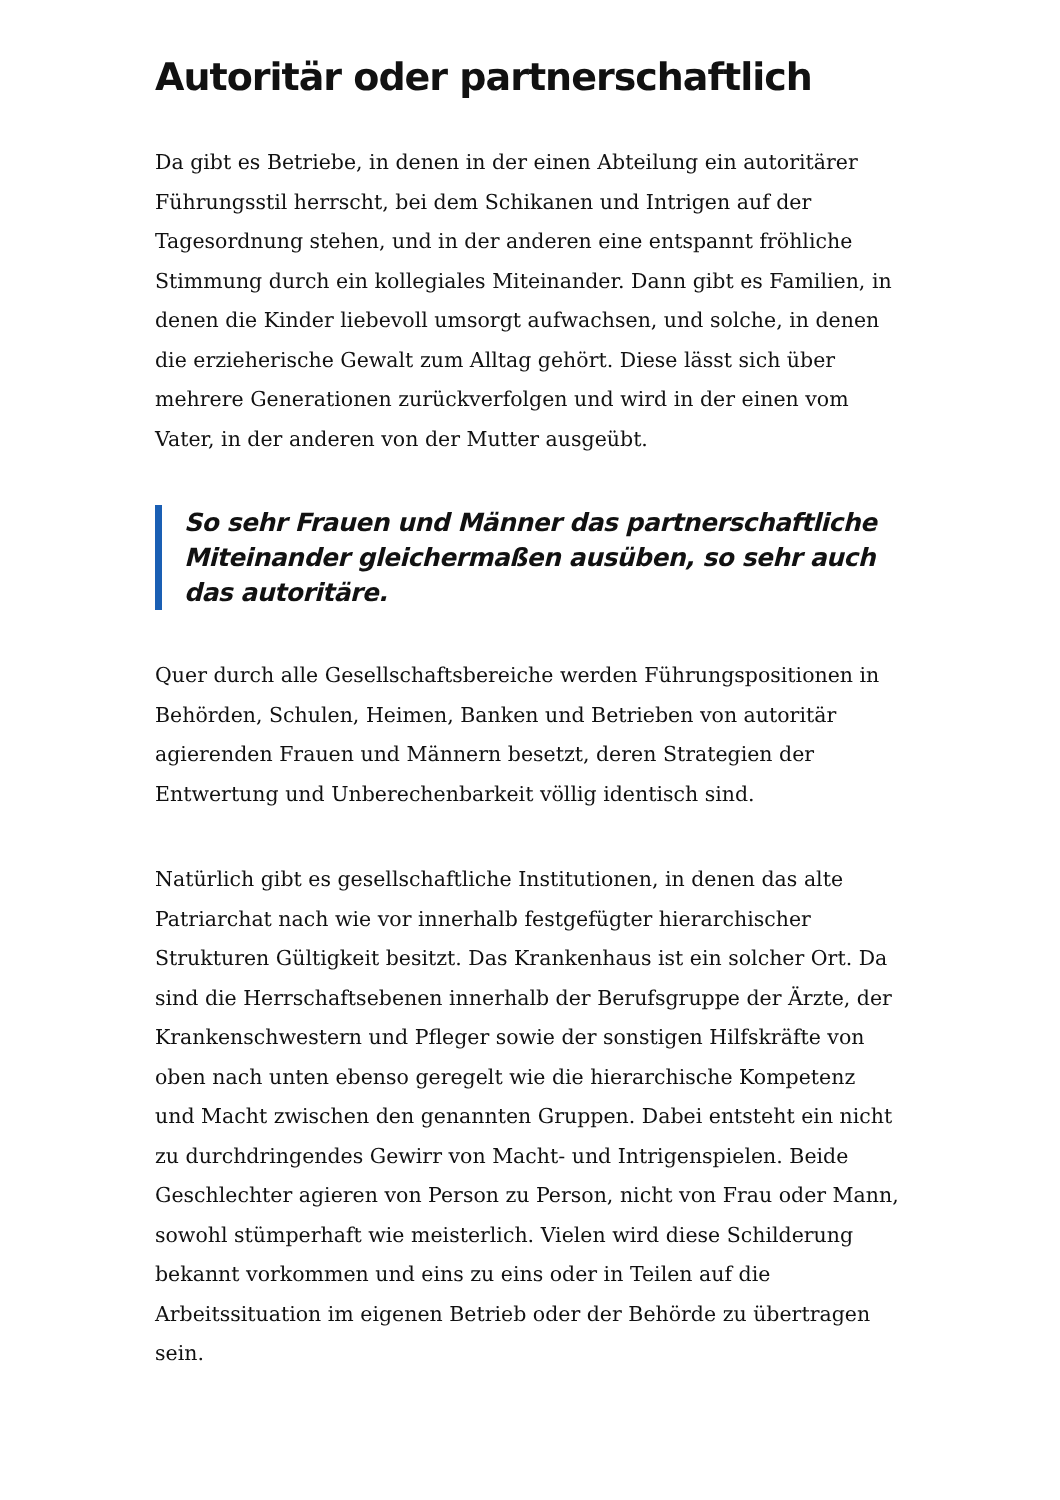Autoritär oder partnerschaftlich
Da gibt es Betriebe, in denen in der einen Abteilung ein autoritärer Führungsstil herrscht, bei dem Schikanen und Intrigen auf der Tagesordnung stehen, und in der anderen eine entspannt fröhliche Stimmung durch ein kollegiales Miteinander. Dann gibt es Familien, in denen die Kinder liebevoll umsorgt aufwachsen, und solche, in denen die erzieherische Gewalt zum Alltag gehört. Diese lässt sich über mehrere Generationen zurückverfolgen und wird in der einen vom Vater, in der anderen von der Mutter ausgeübt.
So sehr Frauen und Männer das partnerschaftliche Miteinander gleichermaßen ausüben, so sehr auch das autoritäre.
Quer durch alle Gesellschaftsbereiche werden Führungspositionen in Behörden, Schulen, Heimen, Banken und Betrieben von autoritär agierenden Frauen und Männern besetzt, deren Strategien der Entwertung und Unberechenbarkeit völlig identisch sind.
Natürlich gibt es gesellschaftliche Institutionen, in denen das alte Patriarchat nach wie vor innerhalb festgefügter hierarchischer Strukturen Gültigkeit besitzt. Das Krankenhaus ist ein solcher Ort. Da sind die Herrschaftsebenen innerhalb der Berufsgruppe der Ärzte, der Krankenschwestern und Pfleger sowie der sonstigen Hilfskräfte von oben nach unten ebenso geregelt wie die hierarchische Kompetenz und Macht zwischen den genannten Gruppen. Dabei entsteht ein nicht zu durchdringendes Gewirr von Macht- und Intrigenspielen. Beide Geschlechter agieren von Person zu Person, nicht von Frau oder Mann, sowohl stümperhaft wie meisterlich. Vielen wird diese Schilderung bekannt vorkommen und eins zu eins oder in Teilen auf die Arbeitssituation im eigenen Betrieb oder der Behörde zu übertragen sein.